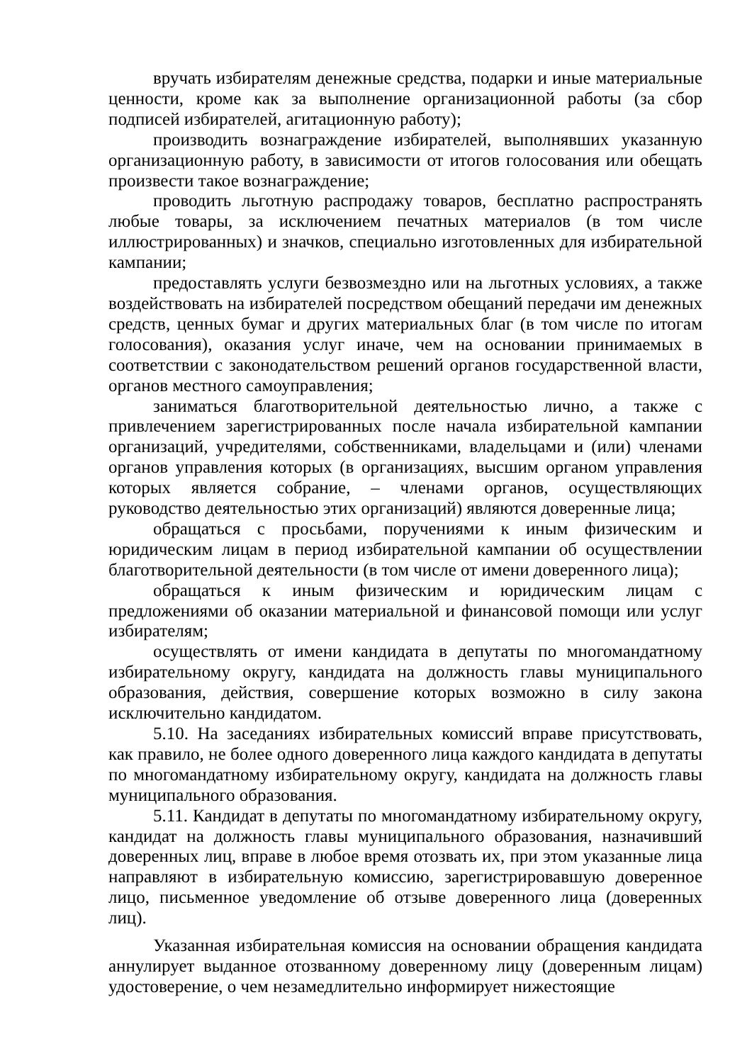вручать избирателям денежные средства, подарки и иные материальные ценности, кроме как за выполнение организационной работы (за сбор подписей избирателей, агитационную работу);
производить вознаграждение избирателей, выполнявших указанную организационную работу, в зависимости от итогов голосования или обещать произвести такое вознаграждение;
проводить льготную распродажу товаров, бесплатно распространять любые товары, за исключением печатных материалов (в том числе иллюстрированных) и значков, специально изготовленных для избирательной кампании;
предоставлять услуги безвозмездно или на льготных условиях, а также воздействовать на избирателей посредством обещаний передачи им денежных средств, ценных бумаг и других материальных благ (в том числе по итогам голосования), оказания услуг иначе, чем на основании принимаемых в соответствии с законодательством решений органов государственной власти, органов местного самоуправления;
заниматься благотворительной деятельностью лично, а также с привлечением зарегистрированных после начала избирательной кампании организаций, учредителями, собственниками, владельцами и (или) членами органов управления которых (в организациях, высшим органом управления которых является собрание, – членами органов, осуществляющих руководство деятельностью этих организаций) являются доверенные лица;
обращаться с просьбами, поручениями к иным физическим и юридическим лицам в период избирательной кампании об осуществлении благотворительной деятельности (в том числе от имени доверенного лица);
обращаться к иным физическим и юридическим лицам с предложениями об оказании материальной и финансовой помощи или услуг избирателям;
осуществлять от имени кандидата в депутаты по многомандатному избирательному округу, кандидата на должность главы муниципального образования, действия, совершение которых возможно в силу закона исключительно кандидатом.
5.10. На заседаниях избирательных комиссий вправе присутствовать, как правило, не более одного доверенного лица каждого кандидата в депутаты по многомандатному избирательному округу, кандидата на должность главы муниципального образования.
5.11. Кандидат в депутаты по многомандатному избирательному округу, кандидат на должность главы муниципального образования, назначивший доверенных лиц, вправе в любое время отозвать их, при этом указанные лица направляют в избирательную комиссию, зарегистрировавшую доверенное лицо, письменное уведомление об отзыве доверенного лица (доверенных лиц).
Указанная избирательная комиссия на основании обращения кандидата аннулирует выданное отозванному доверенному лицу (доверенным лицам) удостоверение, о чем незамедлительно информирует нижестоящие